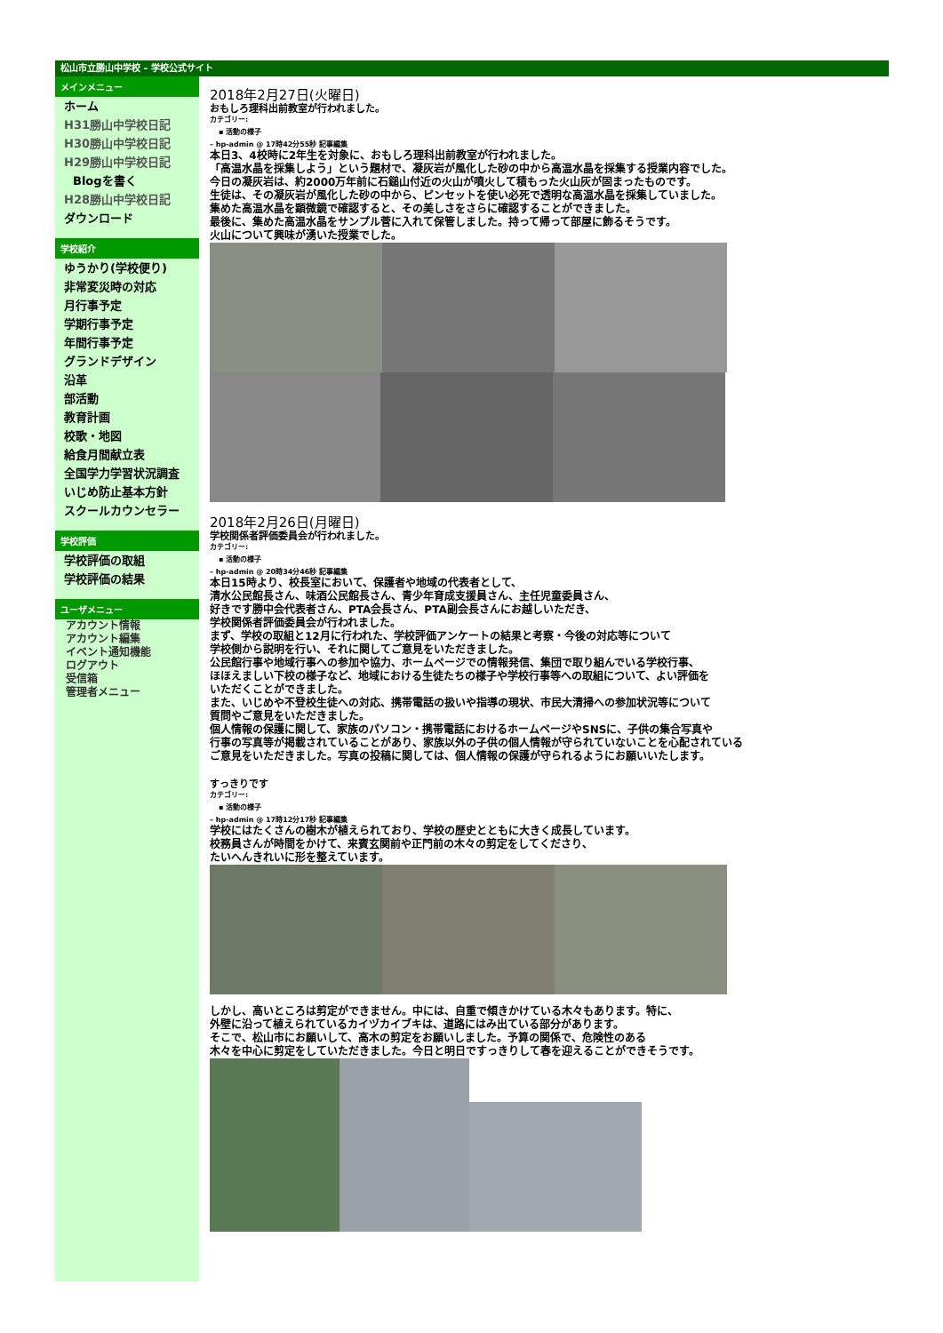松山市立勝山中学校 – 学校公式サイト
メインメニュー
ホーム
H31勝山中学校日記
H30勝山中学校日記
H29勝山中学校日記
Blogを書く
H28勝山中学校日記
ダウンロード
学校紹介
ゆうかり(学校便り)
非常変災時の対応
月行事予定
学期行事予定
年間行事予定
グランドデザイン
沿革
部活動
教育計画
校歌・地図
給食月間献立表
全国学力学習状況調査
いじめ防止基本方針
スクールカウンセラー
学校評価
学校評価の取組
学校評価の結果
ユーザメニュー
アカウント情報
アカウント編集
イベント通知機能
ログアウト
受信箱
管理者メニュー
2018年2月27日(火曜日)
おもしろ理科出前教室が行われました。
カテゴリー:
▪ 活動の様子
– hp-admin @ 17時42分55秒 記事編集
本日3、4校時に2年生を対象に、おもしろ理科出前教室が行われました。
「高温水晶を採集しよう」という題材で、凝灰岩が風化した砂の中から高温水晶を採集する授業内容でした。
今日の凝灰岩は、約2000万年前に石鎚山付近の火山が噴火して積もった火山灰が固まったものです。
生徒は、その凝灰岩が風化した砂の中から、ピンセットを使い必死で透明な高温水晶を採集していました。
集めた高温水晶を顕微鏡で確認すると、その美しさをさらに確認することができました。
最後に、集めた高温水晶をサンプル菅に入れて保管しました。持って帰って部屋に飾るそうです。
火山について興味が湧いた授業でした。
2018年2月26日(月曜日)
学校関係者評価委員会が行われました。
カテゴリー:
▪ 活動の様子
– hp-admin @ 20時34分46秒 記事編集
本日15時より、校長室において、保護者や地域の代表者として、
清水公民館長さん、味酒公民館長さん、青少年育成支援員さん、主任児童委員さん、
好きです勝中会代表者さん、PTA会長さん、PTA副会長さんにお越しいただき、
学校関係者評価委員会が行われました。
まず、学校の取組と12月に行われた、学校評価アンケートの結果と考察・今後の対応等について
学校側から説明を行い、それに関してご意見をいただきました。
公民館行事や地域行事への参加や協力、ホームページでの情報発信、集団で取り組んでいる学校行事、
ほほえましい下校の様子など、地域における生徒たちの様子や学校行事等への取組について、よい評価を
いただくことができました。
また、いじめや不登校生徒への対応、携帯電話の扱いや指導の現状、市民大清掃への参加状況等について
質問やご意見をいただきました。
個人情報の保護に関して、家族のパソコン・携帯電話におけるホームページやSNSに、子供の集合写真や
行事の写真等が掲載されていることがあり、家族以外の子供の個人情報が守られていないことを心配されている
ご意見をいただきました。写真の投稿に関しては、個人情報の保護が守られるようにお願いいたします。
すっきりです
カテゴリー:
▪ 活動の様子
– hp-admin @ 17時12分17秒 記事編集
学校にはたくさんの樹木が植えられており、学校の歴史とともに大きく成長しています。
校務員さんが時間をかけて、来賓玄関前や正門前の木々の剪定をしてくださり、
たいへんきれいに形を整えています。
しかし、高いところは剪定ができません。中には、自重で傾きかけている木々もあります。特に、
外壁に沿って植えられているカイヅカイブキは、道路にはみ出ている部分があります。
そこで、松山市にお願いして、高木の剪定をお願いしました。予算の関係で、危険性のある
木々を中心に剪定をしていただきました。今日と明日ですっきりして春を迎えることができそうです。